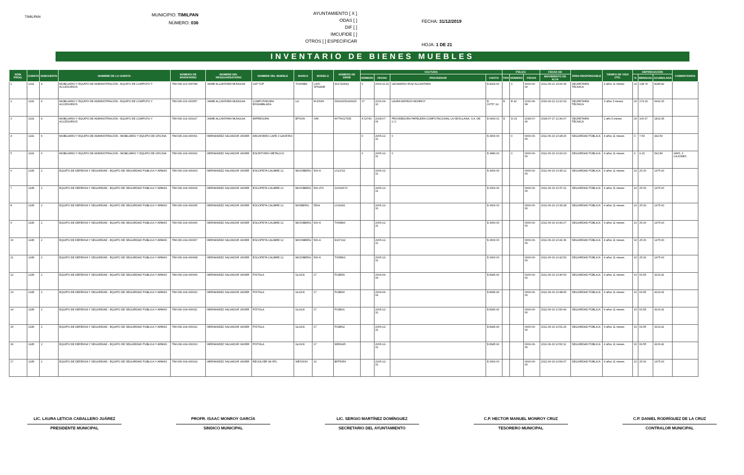TIMILPAN
MUNICIPIO: TIMILPAN
NÚMERO: 036
AYUNTAMIENTO [ X ]
ODAS [ ]
DIF [ ]
IMCUFIDE [ ]
OTROS [ ] ESPECIFICAR
FECHA: 31/12/2019
HOJA: 1 DE 21
INVENTARIO DE BIENES MUEBLES
| NÚM. PROG. | CUENTA | SUBCUENTA | NOMBRE DE LA CUENTA | NÚMERO DE INVENTARIO | NOMBRE DEL RESGUARDATARIO | NOMBRE DEL MUEBLE | MARCA | MODELO | NÚMERO DE SERIE | FACTURA | | | | PÓLIZA | | | FECHA DE | ÁREA RESPONSABLE | TIEMPO DE VIDA ÚTIL | DEPRECIACIÓN | | | COMENTARIOS |
| --- | --- | --- | --- | --- | --- | --- | --- | --- | --- | --- | --- | --- | --- | --- | --- | --- | --- | --- | --- | --- | --- | --- | --- |
| | | | | | | | | | | NÚMERO | FECHA | PROVEEDOR | COSTO | TIPO | NÚMERO | FECHA | MOVIMIENTO DE ALTA | | | % | MENSUAL | ACUMULADA | |
| 1 | 1241 | 4 | MOBILIARIO Y EQUIPO DE ADMINISTRACIÓN - EQUIPO DE COMPUTO Y ACCESORIOS | TIM-036-101-000784 | JAIME ALCANTARA MUNGUIA | LAP TOP | TOSHIBA | L305-SP6983R | 99179246Q | 0 | 2009-11-20 | LEONARDO RUIZ ALCANTARA | $ 8324.60 | | 0 | 0000-00-00 | 2012-06-21 15:06:36 | SECRETARÍA TÉCNICA | 4 años 11 meses | 20 | 138.74 | 8185.82 | |
| 2 | 1241 | 4 | MOBILIARIO Y EQUIPO DE ADMINISTRACIÓN - EQUIPO DE COMPUTO Y ACCESORIOS | TIM-036-101-001557 | JAIME ALCANTARA MUNGUIA | COMPUTADORA ENSAMBLADA | LG | M-DS3H | SN161650146020 | 17 | 2016-09-10 | LAURA MATEOS MONROY | $ 10757.14 | E | E 42 | 2016-09-08 | 2016-09-12 12:10:33 | SECRETARÍA TÉCNICA | 3 años 3 meses | 20 | 179.29 | 6992.15 | |
| 3 | 1241 | 4 | MOBILIARIO Y EQUIPO DE ADMINISTRACIÓN - EQUIPO DE COMPUTO Y ACCESORIOS | TIM-036-101-001617 | JAIME ALCANTARA MUNGUIA | IMPRESORA | EPSON | S/M | W7TK017535 | A 10740 | 2018-07-06 | PROVEEDORA PAPELERA COMPUTACIONAL LA SEVILLANA, S.A. DE C.V. | $ 6400.01 | D | D-23 | 2018-07-06 | 2018-07-27 12:40:07 | SECRETARÍA TÉCNICA | 1 año 5 meses | 20 | 106.67 | 1813.35 | |
| 4 | 1241 | 6 | MOBILIARIO Y EQUIPO DE ADMINISTRACIÓN - MOBILIARIO Y EQUIPO DE OFICINA | TIM-036-104-000001 | HERNANDEZ SALVADOR JAVIER | ARCHIVERO CAFE 3 GAVETAS | | | | 0 | 2005-12-31 | 0 | $ 3000.00 | | 0 | 0000-00-00 | 2012-06-16 10:28:26 | SEGURIDAD PÚBLICA | 4 años 11 meses | 3 | 7.50 | 442.50 | |
| 5 | 1241 | 6 | MOBILIARIO Y EQUIPO DE ADMINISTRACIÓN - MOBILIARIO Y EQUIPO DE OFICINA | TIM-036-104-000002 | HERNANDEZ SALVADOR JAVIER | ESCRITORIO METALICO | | | | 0 | 2005-12-31 | 0 | $ 3680.00 | | 0 | 0000-00-00 | 2012-06-16 10:29:23 | SEGURIDAD PÚBLICA | 4 años 11 meses | 3 | 9.20 | 542.80 | GRIS, 3 CAJONES |
| 6 | 1245 | 2 | EQUIPO DE DEFENSA Y SEGURIDAD - EQUIPO DE SEGURIDAD PUBLICA Y ARMAS | TIM-036-104-000003 | HERNANDEZ SALVADOR JAVIER | ESCOPETA CALIBRE 12 | MOSSBERG | 500-A | L013722 | | 2005-12-31 | | $ 3000.00 | | | 0000-00-00 | 2012-06-16 10:35:12 | SEGURIDAD PÚBLICA | 4 años 11 meses | 10 | 25.00 | 1475.00 | |
| 7 | 1245 | 2 | EQUIPO DE DEFENSA Y SEGURIDAD - EQUIPO DE SEGURIDAD PUBLICA Y ARMAS | TIM-036-104-000004 | HERNANDEZ SALVADOR JAVIER | ESCOPETA CALIBRE 12 | MOSSBERG | 500-479 | 1US16670 | | 2005-12-31 | | $ 3000.00 | | | 0000-00-00 | 2012-06-16 10:37:21 | SEGURIDAD PÚBLICA | 4 años 11 meses | 10 | 25.00 | 1475.00 | |
| 8 | 1245 | 2 | EQUIPO DE DEFENSA Y SEGURIDAD - EQUIPO DE SEGURIDAD PUBLICA Y ARMAS | TIM-036-104-000005 | HERNANDEZ SALVADOR JAVIER | ESCOPETA CALIBRE 12 | MSSBERG | 550A | L014391 | | 2005-12-31 | | $ 3000.00 | | | 0000-00-00 | 2012-06-16 10:39:28 | SEGURIDAD PÚBLICA | 4 años 11 meses | 10 | 25.00 | 1475.00 | |
| 9 | 1245 | 2 | EQUIPO DE DEFENSA Y SEGURIDAD - EQUIPO DE SEGURIDAD PUBLICA Y ARMAS | TIM-036-104-000006 | HERNANDEZ SALVADOR JAVIER | ESCOPETA CALIBRE 12 | MOSSBERG | 500-A | T005866 | | 2005-12-31 | | $ 3000.00 | | | 0000-00-00 | 2012-06-16 10:40:27 | SEGURIDAD PÚBLICA | 4 años 11 meses | 10 | 25.00 | 1475.00 | |
| 10 | 1245 | 2 | EQUIPO DE DEFENSA Y SEGURIDAD - EQUIPO DE SEGURIDAD PUBLICA Y ARMAS | TIM-036-104-000007 | HERNANDEZ SALVADOR JAVIER | ESCOPETA CALIBRE 12 | MOSSBERG | 500-A | K167192 | | 2005-12-31 | | $ 3000.00 | | | 0000-00-00 | 2012-06-16 10:41:36 | SEGURIDAD PÚBLICA | 4 años 11 meses | 10 | 25.00 | 1475.00 | |
| 11 | 1245 | 2 | EQUIPO DE DEFENSA Y SEGURIDAD - EQUIPO DE SEGURIDAD PUBLICA Y ARMAS | TIM-036-104-000008 | HERNANDEZ SALVADOR JAVIER | ESCOPETA CALIBRE 12 | MOSSBERG | 500-A | T005863 | | 2005-12-31 | | $ 3000.00 | | | 0000-00-00 | 2012-06-16 10:42:53 | SEGURIDAD PÚBLICA | 4 años 11 meses | 10 | 25.00 | 1475.00 | |
| 12 | 1245 | 2 | EQUIPO DE DEFENSA Y SEGURIDAD - EQUIPO DE SEGURIDAD PUBLICA Y ARMAS | TIM-036-104-000009 | HERNANDEZ SALVADOR JAVIER | PISTOLA | GLOCK | 17 | PCB559 | | 2009-06-09 | | $ 8345.90 | | | 0000-00-00 | 2012-06-16 10:46:53 | SEGURIDAD PÚBLICA | 4 años 11 meses | 10 | 69.55 | 4103.41 | |
| 13 | 1245 | 2 | EQUIPO DE DEFENSA Y SEGURIDAD - EQUIPO DE SEGURIDAD PUBLICA Y ARMAS | TIM-036-104-000010 | HERNANDEZ SALVADOR JAVIER | PISTOLA | GLOCK | 17 | PCB560 | | 2009-06-09 | | $ 8345.90 | | | 0000-00-00 | 2012-06-16 10:48:56 | SEGURIDAD PÚBLICA | 4 años 11 meses | 10 | 69.55 | 4103.41 | |
| 14 | 1245 | 2 | EQUIPO DE DEFENSA Y SEGURIDAD - EQUIPO DE SEGURIDAD PUBLICA Y ARMAS | TIM-036-104-000011 | HERNANDEZ SALVADOR JAVIER | PISTOLA | GLOCK | 17 | PCB561 | | 2005-12-31 | | $ 8345.90 | | | 0000-00-00 | 2012-06-16 10:50:44 | SEGURIDAD PÚBLICA | 4 años 11 meses | 10 | 69.55 | 4103.41 | |
| 15 | 1245 | 2 | EQUIPO DE DEFENSA Y SEGURIDAD - EQUIPO DE SEGURIDAD PUBLICA Y ARMAS | TIM-036-104-000012 | HERNANDEZ SALVADOR JAVIER | PISTOLA | GLOCK | 17 | PCB562 | | 2005-12-31 | | $ 8345.90 | | | 0000-00-00 | 2012-06-16 10:51:26 | SEGURIDAD PÚBLICA | 4 años 11 meses | 10 | 69.55 | 4103.41 | |
| 16 | 1245 | 2 | EQUIPO DE DEFENSA Y SEGURIDAD - EQUIPO DE SEGURIDAD PUBLICA Y ARMAS | TIM-036-104-000013 | HERNANDEZ SALVADOR JAVIER | PISTOLA | GLOCK | 17 | NRW245 | | 2005-12-31 | | $ 8345.90 | | | 0000-00-00 | 2012-06-16 10:52:11 | SEGURIDAD PÚBLICA | 4 años 11 meses | 10 | 69.55 | 4103.41 | |
| 17 | 1245 | 2 | EQUIPO DE DEFENSA Y SEGURIDAD - EQUIPO DE SEGURIDAD PUBLICA Y ARMAS | TIM-036-104-000014 | HERNANDEZ SALVADOR JAVIER | REVOLVER 38 SPL | WESSON | 10 | BFP5356 | | 2005-12-31 | | $ 3000.00 | | | 0000-00-00 | 2012-06-16 10:54:07 | SEGURIDAD PÚBLICA | 4 años 11 meses | 10 | 25.00 | 1475.00 | |
LIC. LAURA LETICIA CABALLERO JUÁREZ
PRESIDENTE MUNICIPAL
PROFR. ISAAC MONROY GARCÍA
SINDICO MUNICIPAL
LIC. SERGIO MARTÍNEZ DOMÍNGUEZ
SECRETARIO DEL AYUNTAMIENTO
C.P. HECTOR MANUEL MONROY CRUZ
TESORERO MUNICIPAL
C.P. DANIEL RODRÍGUEZ DE LA CRUZ
CONTRALOR MUNICIPAL